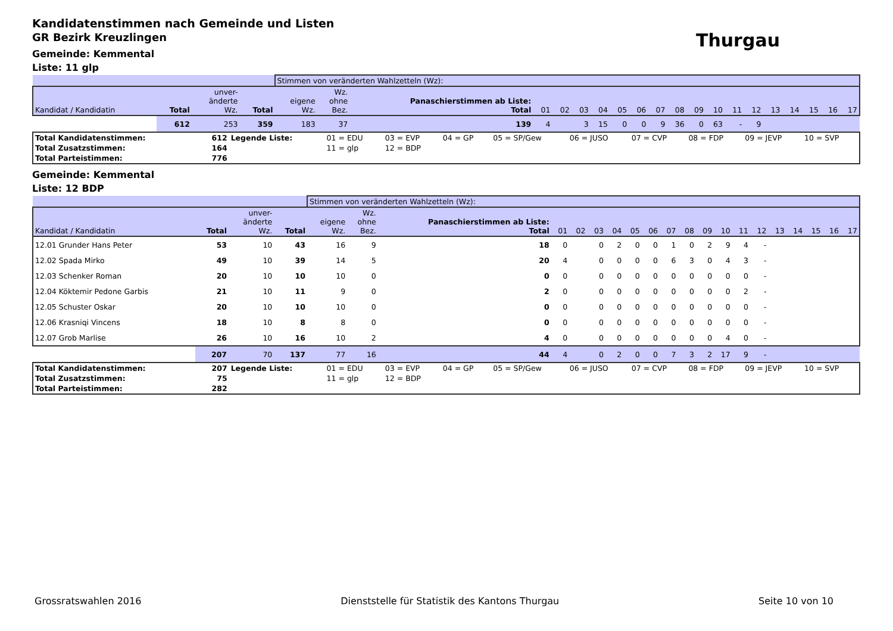Kandidatenstimmen nach Gemeinde und Listen
GR Bezirk Kreuzlingen
Thurgau
Gemeinde: Kemmental
Liste: 11 glp
| | | | | Stimmen von veränderten Wahlzetteln (Wz): | | | | | | | | | | | | | | | | | | | |
| --- | --- | --- | --- | --- | --- | --- | --- | --- | --- | --- | --- | --- | --- | --- | --- | --- | --- | --- | --- | --- | --- | --- | --- |
| Kandidat / Kandidatin | Total | unver- änderte Wz. | Total | eigene Wz. | Wz. ohne Bez. | Panaschierstimmen ab Liste: Total | 01 | 02 | 03 | 04 | 05 | 06 | 07 | 08 | 09 | 10 | 11 | 12 | 13 | 14 | 15 | 16 | 17 |
| | 612 | 253 | 359 | 183 | 37 | 139 | 4 | | 3 | 15 | 0 | 0 | 9 | 36 | 0 | 63 | - | 9 | | | | | |
| Total Kandidatenstimmen: | 612 | Legende Liste: | 01 = EDU | 03 = EVP | 04 = GP | 05 = SP/Gew | 06 = JUSO | 07 = CVP | 08 = FDP | 09 = JEVP | 10 = SVP |
| Total Zusatzstimmen: | 164 | | 11 = glp | 12 = BDP | | | | | | | |
| Total Parteistimmen: | 776 | | | | | | | | | | |
Gemeinde: Kemmental
Liste: 12 BDP
| | | | | Stimmen von veränderten Wahlzetteln (Wz): | | | | | | | | | | | | | | | | | | | |
| --- | --- | --- | --- | --- | --- | --- | --- | --- | --- | --- | --- | --- | --- | --- | --- | --- | --- | --- | --- | --- | --- | --- | --- |
| Kandidat / Kandidatin | Total | unver- änderte Wz. | Total | eigene Wz. | Wz. ohne Bez. | Panaschierstimmen ab Liste: Total | 01 | 02 | 03 | 04 | 05 | 06 | 07 | 08 | 09 | 10 | 11 | 12 | 13 | 14 | 15 | 16 | 17 |
| 12.01 Grunder Hans Peter | 53 | 10 | 43 | 16 | 9 | 18 | 0 | | 0 | 2 | 0 | 0 | 1 | 0 | 2 | 9 | 4 | - | | | | | |
| 12.02 Spada Mirko | 49 | 10 | 39 | 14 | 5 | 20 | 4 | | 0 | 0 | 0 | 0 | 6 | 3 | 0 | 4 | 3 | - | | | | | |
| 12.03 Schenker Roman | 20 | 10 | 10 | 10 | 0 | 0 | 0 | | 0 | 0 | 0 | 0 | 0 | 0 | 0 | 0 | 0 | - | | | | | |
| 12.04 Köktemir Pedone Garbis | 21 | 10 | 11 | 9 | 0 | 2 | 0 | | 0 | 0 | 0 | 0 | 0 | 0 | 0 | 0 | 2 | - | | | | | |
| 12.05 Schuster Oskar | 20 | 10 | 10 | 10 | 0 | 0 | 0 | | 0 | 0 | 0 | 0 | 0 | 0 | 0 | 0 | 0 | - | | | | | |
| 12.06 Krasniqi Vincens | 18 | 10 | 8 | 8 | 0 | 0 | 0 | | 0 | 0 | 0 | 0 | 0 | 0 | 0 | 0 | 0 | - | | | | | |
| 12.07 Grob Marlise | 26 | 10 | 16 | 10 | 2 | 4 | 0 | | 0 | 0 | 0 | 0 | 0 | 0 | 0 | 4 | 0 | - | | | | | |
| | 207 | 70 | 137 | 77 | 16 | 44 | 4 | | 0 | 2 | 0 | 0 | 7 | 3 | 2 | 17 | 9 | - | | | | | |
| Total Kandidatenstimmen: | 207 | Legende Liste: | 01 = EDU | 03 = EVP | 04 = GP | 05 = SP/Gew | 06 = JUSO | 07 = CVP | 08 = FDP | 09 = JEVP | 10 = SVP |
| Total Zusatzstimmen: | 75 | | 11 = glp | 12 = BDP | | | | | | | |
| Total Parteistimmen: | 282 | | | | | | | | | | |
Grossratswahlen 2016 Dienststelle für Statistik des Kantons Thurgau Seite 10 von 10